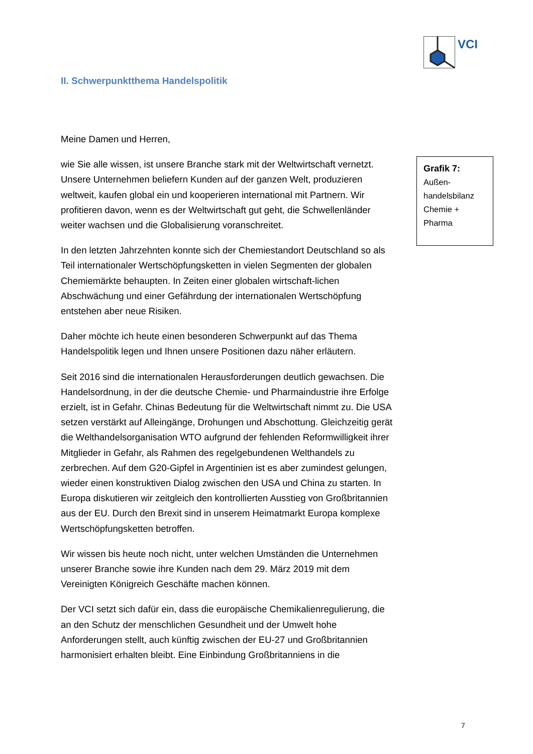VCI
II. Schwerpunktthema Handelspolitik
Meine Damen und Herren,
wie Sie alle wissen, ist unsere Branche stark mit der Weltwirtschaft vernetzt. Unsere Unternehmen beliefern Kunden auf der ganzen Welt, produzieren weltweit, kaufen global ein und kooperieren international mit Partnern. Wir profitieren davon, wenn es der Weltwirtschaft gut geht, die Schwellenländer weiter wachsen und die Globalisierung voranschreitet.
In den letzten Jahrzehnten konnte sich der Chemiestandort Deutschland so als Teil internationaler Wertschöpfungsketten in vielen Segmenten der globalen Chemiemärkte behaupten. In Zeiten einer globalen wirtschaft-lichen Abschwächung und einer Gefährdung der internationalen Wertschöpfung entstehen aber neue Risiken.
Daher möchte ich heute einen besonderen Schwerpunkt auf das Thema Handelspolitik legen und Ihnen unsere Positionen dazu näher erläutern.
Seit 2016 sind die internationalen Herausforderungen deutlich gewachsen. Die Handelsordnung, in der die deutsche Chemie- und Pharmaindustrie ihre Erfolge erzielt, ist in Gefahr. Chinas Bedeutung für die Weltwirtschaft nimmt zu. Die USA setzen verstärkt auf Alleingänge, Drohungen und Abschottung. Gleichzeitig gerät die Welthandelsorganisation WTO aufgrund der fehlenden Reformwilligkeit ihrer Mitglieder in Gefahr, als Rahmen des regelgebundenen Welthandels zu zerbrechen. Auf dem G20-Gipfel in Argentinien ist es aber zumindest gelungen, wieder einen konstruktiven Dialog zwischen den USA und China zu starten. In Europa diskutieren wir zeitgleich den kontrollierten Ausstieg von Großbritannien aus der EU. Durch den Brexit sind in unserem Heimatmarkt Europa komplexe Wertschöpfungsketten betroffen.
Wir wissen bis heute noch nicht, unter welchen Umständen die Unternehmen unserer Branche sowie ihre Kunden nach dem 29. März 2019 mit dem Vereinigten Königreich Geschäfte machen können.
Der VCI setzt sich dafür ein, dass die europäische Chemikalienregulierung, die an den Schutz der menschlichen Gesundheit und der Umwelt hohe Anforderungen stellt, auch künftig zwischen der EU-27 und Großbritannien harmonisiert erhalten bleibt. Eine Einbindung Großbritanniens in die
Grafik 7:
Außen-
handelsbilanz
Chemie +
Pharma
7